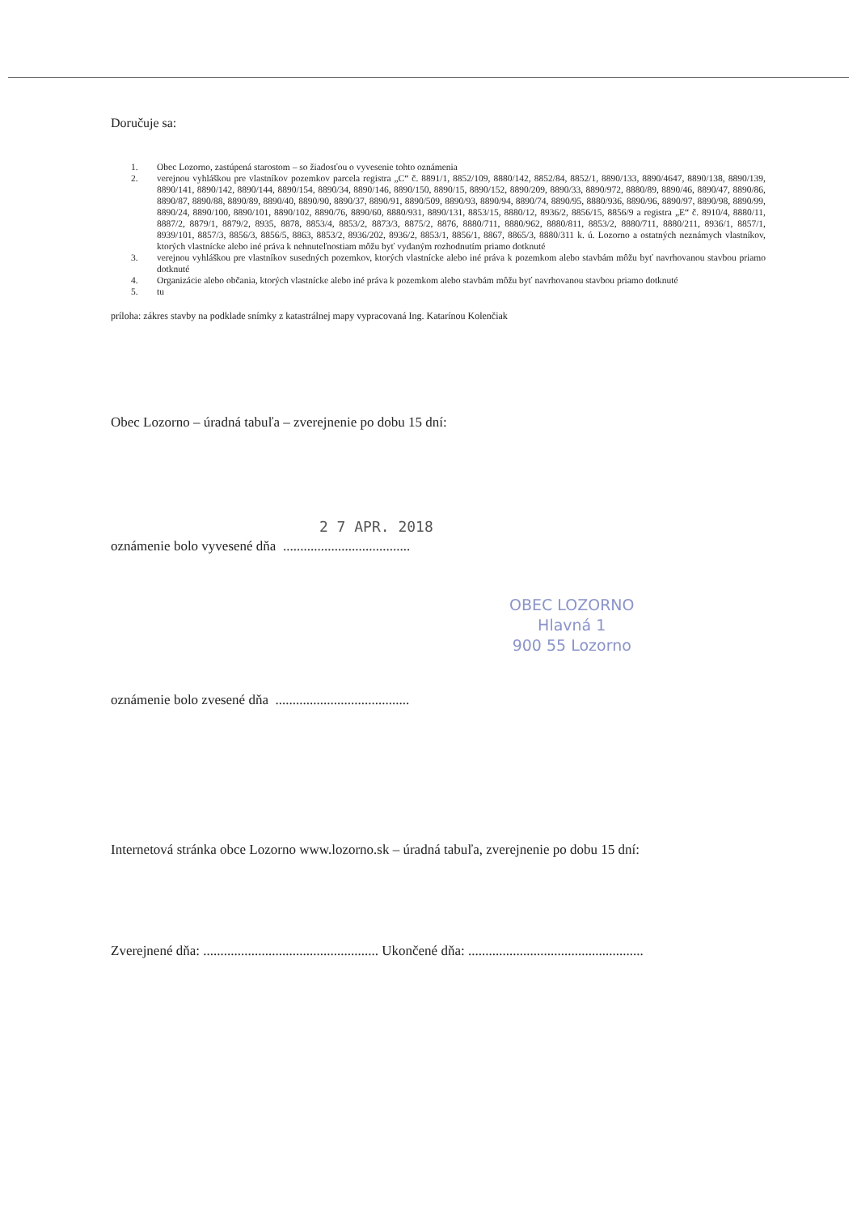Doručuje sa:
1. Obec Lozorno, zastúpená starostom – so žiadosťou o vyvesenie tohto oznámenia
2. verejnou vyhláškou pre vlastníkov pozemkov parcela registra „C“ č. 8891/1, 8852/109, 8880/142, 8852/84, 8852/1, 8890/133, 8890/4647, 8890/138, 8890/139, 8890/141, 8890/142, 8890/144, 8890/154, 8890/34, 8890/146, 8890/150, 8890/15, 8890/152, 8890/209, 8890/33, 8890/972, 8880/89, 8890/46, 8890/47, 8890/86, 8890/87, 8890/88, 8890/89, 8890/40, 8890/90, 8890/37, 8890/91, 8890/509, 8890/93, 8890/94, 8890/74, 8890/95, 8880/936, 8890/96, 8890/97, 8890/98, 8890/99, 8890/24, 8890/100, 8890/101, 8890/102, 8890/76, 8890/60, 8880/931, 8890/131, 8853/15, 8880/12, 8936/2, 8856/15, 8856/9 a registra „E“ č. 8910/4, 8880/11, 8887/2, 8879/1, 8879/2, 8935, 8878, 8853/4, 8853/2, 8873/3, 8875/2, 8876, 8880/711, 8880/962, 8880/811, 8853/2, 8880/711, 8880/211, 8936/1, 8857/1, 8939/101, 8857/3, 8856/3, 8856/5, 8863, 8853/2, 8936/202, 8936/2, 8853/1, 8856/1, 8867, 8865/3, 8880/311 k. ú. Lozorno a ostatných neznámych vlastníkov, ktorých vlastnícke alebo iné práva k nehnuteľnostiam môžu byť vydaným rozhodnutím priamo dotknuté
3. verejnou vyhláškou pre vlastníkov susedných pozemkov, ktorých vlastnícke alebo iné práva k pozemkom alebo stavbám môžu byť navrhovanou stavbou priamo dotknuté
4. Organizácie alebo občania, ktorých vlastnícke alebo iné práva k pozemkom alebo stavbám môžu byť navrhovanou stavbou priamo dotknuté
5. tu
príloha: zákres stavby na podklade snímky z katastrálnej mapy vypracovaná Ing. Katarínou Kolenčiak
Obec Lozorno – úradná tabuľa – zverejnenie po dobu 15 dní:
oznámenie bolo vyvesené dňa .....................................
2 7 APR. 2018
OBEC LOZORNO
Hlavná 1
900 55 Lozorno
oznámenie bolo zvesené dňa .......................................
Internetová stránka obce Lozorno www.lozorno.sk – úradná tabuľa, zverejnenie po dobu 15 dní:
Zverejnené dňa: ................................................... Ukončené dňa: ...................................................